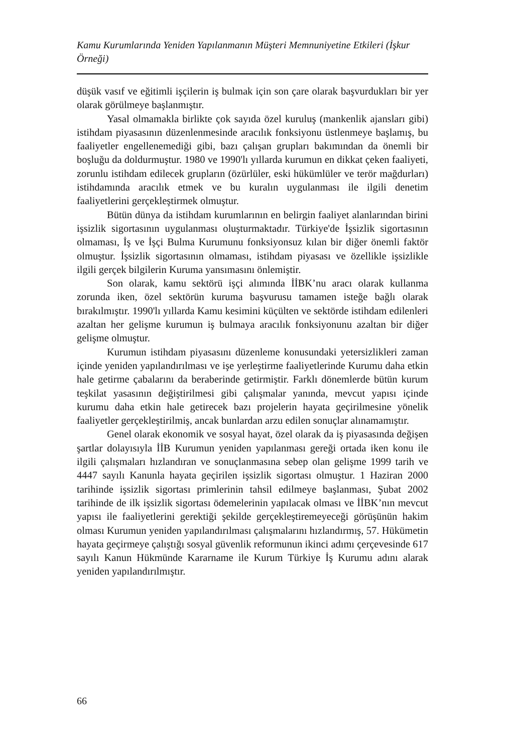Kamu Kurumlarında Yeniden Yapılanmanın Müşteri Memnuniyetine Etkileri (İşkur Örneği)
düşük vasıf ve eğitimli işçilerin iş bulmak için son çare olarak başvurdukları bir yer olarak görülmeye başlanmıştır.
Yasal olmamakla birlikte çok sayıda özel kuruluş (mankenlik ajansları gibi) istihdam piyasasının düzenlenmesinde aracılık fonksiyonu üstlenmeye başlamış, bu faaliyetler engellenemediği gibi, bazı çalışan grupları bakımından da önemli bir boşluğu da doldurmuştur. 1980 ve 1990'lı yıllarda kurumun en dikkat çeken faaliyeti, zorunlu istihdam edilecek grupların (özürlüler, eski hükümlüler ve terör mağdurları) istihdamında aracılık etmek ve bu kuralın uygulanması ile ilgili denetim faaliyetlerini gerçekleştirmek olmuştur.
Bütün dünya da istihdam kurumlarının en belirgin faaliyet alanlarından birini işsizlik sigortasının uygulanması oluşturmaktadır. Türkiye'de İşsizlik sigortasının olmaması, İş ve İşçi Bulma Kurumunu fonksiyonsuz kılan bir diğer önemli faktör olmuştur. İşsizlik sigortasının olmaması, istihdam piyasası ve özellikle işsizlikle ilgili gerçek bilgilerin Kuruma yansımasını önlemiştir.
Son olarak, kamu sektörü işçi alımında İİBK’nu aracı olarak kullanma zorunda iken, özel sektörün kuruma başvurusu tamamen isteğe bağlı olarak bırakılmıştır. 1990'lı yıllarda Kamu kesimini küçülten ve sektörde istihdam edilenleri azaltan her gelişme kurumun iş bulmaya aracılık fonksiyonunu azaltan bir diğer gelişme olmuştur.
Kurumun istihdam piyasasını düzenleme konusundaki yetersizlikleri zaman içinde yeniden yapılandırılması ve işe yerleştirme faaliyetlerinde Kurumu daha etkin hale getirme çabalarını da beraberinde getirmiştir. Farklı dönemlerde bütün kurum teşkilat yasasının değiştirilmesi gibi çalışmalar yanında, mevcut yapısı içinde kurumu daha etkin hale getirecek bazı projelerin hayata geçirilmesine yönelik faaliyetler gerçekleştirilmiş, ancak bunlardan arzu edilen sonuçlar alınamamıştır.
Genel olarak ekonomik ve sosyal hayat, özel olarak da iş piyasasında değişen şartlar dolayısıyla İİB Kurumun yeniden yapılanması gereği ortada iken konu ile ilgili çalışmaları hızlandıran ve sonuçlanmasına sebep olan gelişme 1999 tarih ve 4447 sayılı Kanunla hayata geçirilen işsizlik sigortası olmuştur. 1 Haziran 2000 tarihinde işsizlik sigortası primlerinin tahsil edilmeye başlanması, Şubat 2002 tarihinde de ilk işsizlik sigortası ödemelerinin yapılacak olması ve İİBK’nın mevcut yapısı ile faaliyetlerini gerektiği şekilde gerçekleştiremeyeceği görüşünün hakim olması Kurumun yeniden yapılandırılması çalışmalarını hızlandırmış, 57. Hükümetin hayata geçirmeye çalıştığı sosyal güvenlik reformunun ikinci adımı çerçevesinde 617 sayılı Kanun Hükmünde Kararname ile Kurum Türkiye İş Kurumu adını alarak yeniden yapılandırılmıştır.
66